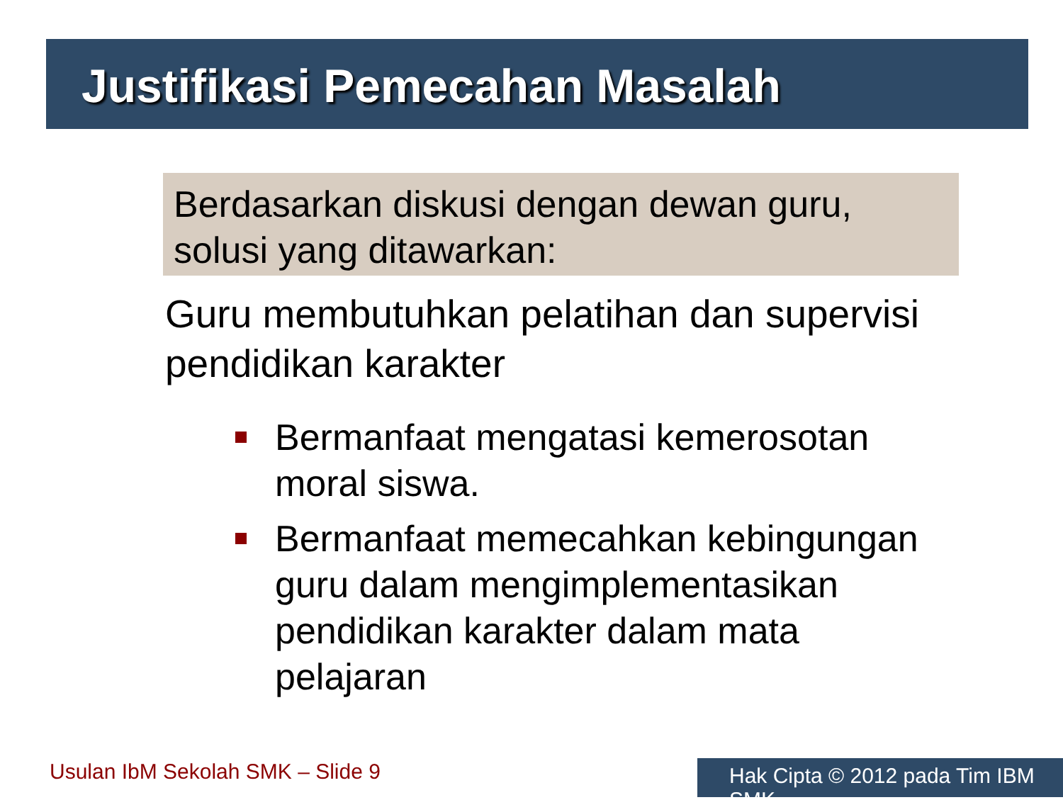Justifikasi Pemecahan Masalah
Berdasarkan diskusi dengan dewan guru, solusi yang ditawarkan:
Guru membutuhkan pelatihan dan supervisi pendidikan karakter
Bermanfaat mengatasi kemerosotan moral siswa.
Bermanfaat memecahkan kebingungan guru dalam mengimplementasikan pendidikan karakter dalam mata pelajaran
Usulan IbM Sekolah SMK – Slide 9
Hak Cipta © 2012 pada Tim IBM SMK